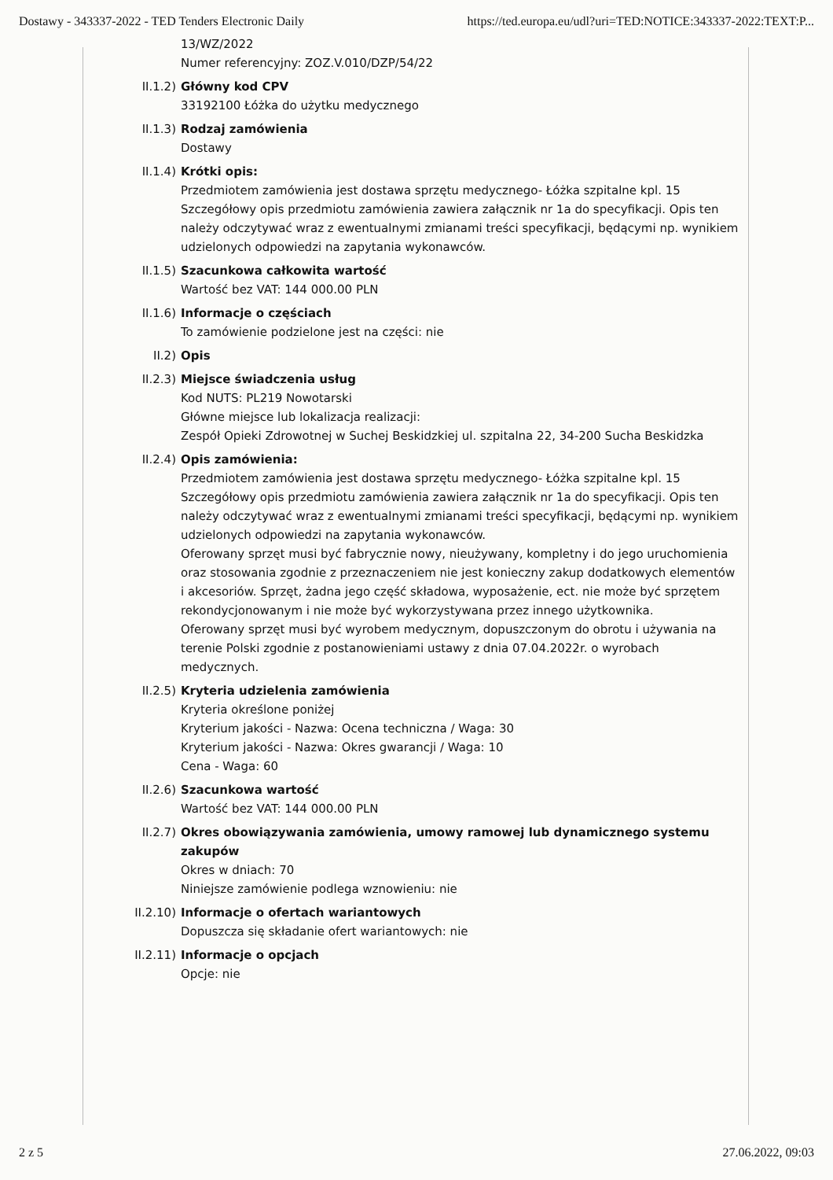Dostawy - 343337-2022 - TED Tenders Electronic Daily https://ted.europa.eu/udl?uri=TED:NOTICE:343337-2022:TEXT:P...
13/WZ/2022
Numer referencyjny: ZOZ.V.010/DZP/54/22
II.1.2) Główny kod CPV
33192100 Łóżka do użytku medycznego
II.1.3) Rodzaj zamówienia
Dostawy
II.1.4) Krótki opis:
Przedmiotem zamówienia jest dostawa sprzętu medycznego- Łóżka szpitalne kpl. 15
Szczegółowy opis przedmiotu zamówienia zawiera załącznik nr 1a do specyfikacji. Opis ten należy odczytywać wraz z ewentualnymi zmianami treści specyfikacji, będącymi np. wynikiem udzielonych odpowiedzi na zapytania wykonawców.
II.1.5) Szacunkowa całkowita wartość
Wartość bez VAT: 144 000.00 PLN
II.1.6) Informacje o częściach
To zamówienie podzielone jest na części: nie
II.2) Opis
II.2.3) Miejsce świadczenia usług
Kod NUTS: PL219 Nowotarski
Główne miejsce lub lokalizacja realizacji:
Zespół Opieki Zdrowotnej w Suchej Beskidzkiej ul. szpitalna 22, 34-200 Sucha Beskidzka
II.2.4) Opis zamówienia:
Przedmiotem zamówienia jest dostawa sprzętu medycznego- Łóżka szpitalne kpl. 15
Szczegółowy opis przedmiotu zamówienia zawiera załącznik nr 1a do specyfikacji. Opis ten należy odczytywać wraz z ewentualnymi zmianami treści specyfikacji, będącymi np. wynikiem udzielonych odpowiedzi na zapytania wykonawców.
Oferowany sprzęt musi być fabrycznie nowy, nieużywany, kompletny i do jego uruchomienia oraz stosowania zgodnie z przeznaczeniem nie jest konieczny zakup dodatkowych elementów i akcesoriów. Sprzęt, żadna jego część składowa, wyposażenie, ect. nie może być sprzętem rekondycjonowanym i nie może być wykorzystywana przez innego użytkownika.
Oferowany sprzęt musi być wyrobem medycznym, dopuszczonym do obrotu i używania na terenie Polski zgodnie z postanowieniami ustawy z dnia 07.04.2022r. o wyrobach medycznych.
II.2.5) Kryteria udzielenia zamówienia
Kryteria określone poniżej
Kryterium jakości - Nazwa: Ocena techniczna / Waga: 30
Kryterium jakości - Nazwa: Okres gwarancji / Waga: 10
Cena - Waga: 60
II.2.6) Szacunkowa wartość
Wartość bez VAT: 144 000.00 PLN
II.2.7) Okres obowiązywania zamówienia, umowy ramowej lub dynamicznego systemu zakupów
Okres w dniach: 70
Niniejsze zamówienie podlega wznowieniu: nie
II.2.10) Informacje o ofertach wariantowych
Dopuszcza się składanie ofert wariantowych: nie
II.2.11) Informacje o opcjach
Opcje: nie
2 z 5 27.06.2022, 09:03